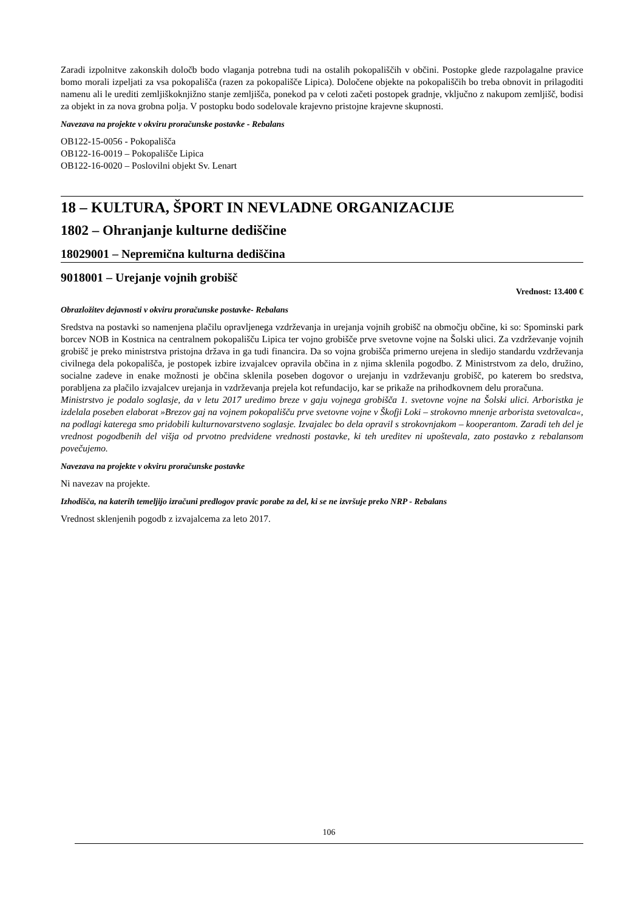Zaradi izpolnitve zakonskih določb bodo vlaganja potrebna tudi na ostalih pokopališčih v občini. Postopke glede razpolagalne pravice bomo morali izpeljati za vsa pokopališča (razen za pokopališče Lipica). Določene objekte na pokopališčih bo treba obnovit in prilagoditi namenu ali le urediti zemljiškoknjižno stanje zemljišča, ponekod pa v celoti začeti postopek gradnje, vključno z nakupom zemljišč, bodisi za objekt in za nova grobna polja. V postopku bodo sodelovale krajevno pristojne krajevne skupnosti.
Navezava na projekte v okviru proračunske postavke - Rebalans
OB122-15-0056 - Pokopališča
OB122-16-0019 – Pokopališče Lipica
OB122-16-0020 – Poslovilni objekt Sv. Lenart
18 – KULTURA, ŠPORT IN NEVLADNE ORGANIZACIJE
1802 – Ohranjanje kulturne dediščine
18029001 – Nepremična kulturna dediščina
9018001 – Urejanje vojnih grobišč
Vrednost: 13.400 €
Obrazložitev dejavnosti v okviru proračunske postavke- Rebalans
Sredstva na postavki so namenjena plačilu opravljenega vzdrževanja in urejanja vojnih grobišč na območju občine, ki so: Spominski park borcev NOB in Kostnica na centralnem pokopališču Lipica ter vojno grobišče prve svetovne vojne na Šolski ulici. Za vzdrževanje vojnih grobišč je preko ministrstva pristojna država in ga tudi financira. Da so vojna grobišča primerno urejena in sledijo standardu vzdrževanja civilnega dela pokopališča, je postopek izbire izvajalcev opravila občina in z njima sklenila pogodbo. Z Ministrstvom za delo, družino, socialne zadeve in enake možnosti je občina sklenila poseben dogovor o urejanju in vzdrževanju grobišč, po katerem bo sredstva, porabljena za plačilo izvajalcev urejanja in vzdrževanja prejela kot refundacijo, kar se prikaže na prihodkovnem delu proračuna.
Ministrstvo je podalo soglasje, da v letu 2017 uredimo breze v gaju vojnega grobišča 1. svetovne vojne na Šolski ulici. Arboristka je izdelala poseben elaborat »Brezov gaj na vojnem pokopališču prve svetovne vojne v Škofji Loki – strokovno mnenje arborista svetovalca«, na podlagi katerega smo pridobili kulturnovarstveno soglasje. Izvajalec bo dela opravil s strokovnjakom – kooperantom. Zaradi teh del je vrednost pogodbenih del višja od prvotno predvidene vrednosti postavke, ki teh ureditev ni upoštevala, zato postavko z rebalansom povečujemo.
Navezava na projekte v okviru proračunske postavke
Ni navezav na projekte.
Izhodišča, na katerih temeljijo izračuni predlogov pravic porabe za del, ki se ne izvršuje preko NRP - Rebalans
Vrednost sklenjenih pogodb z izvajalcema za leto 2017.
106